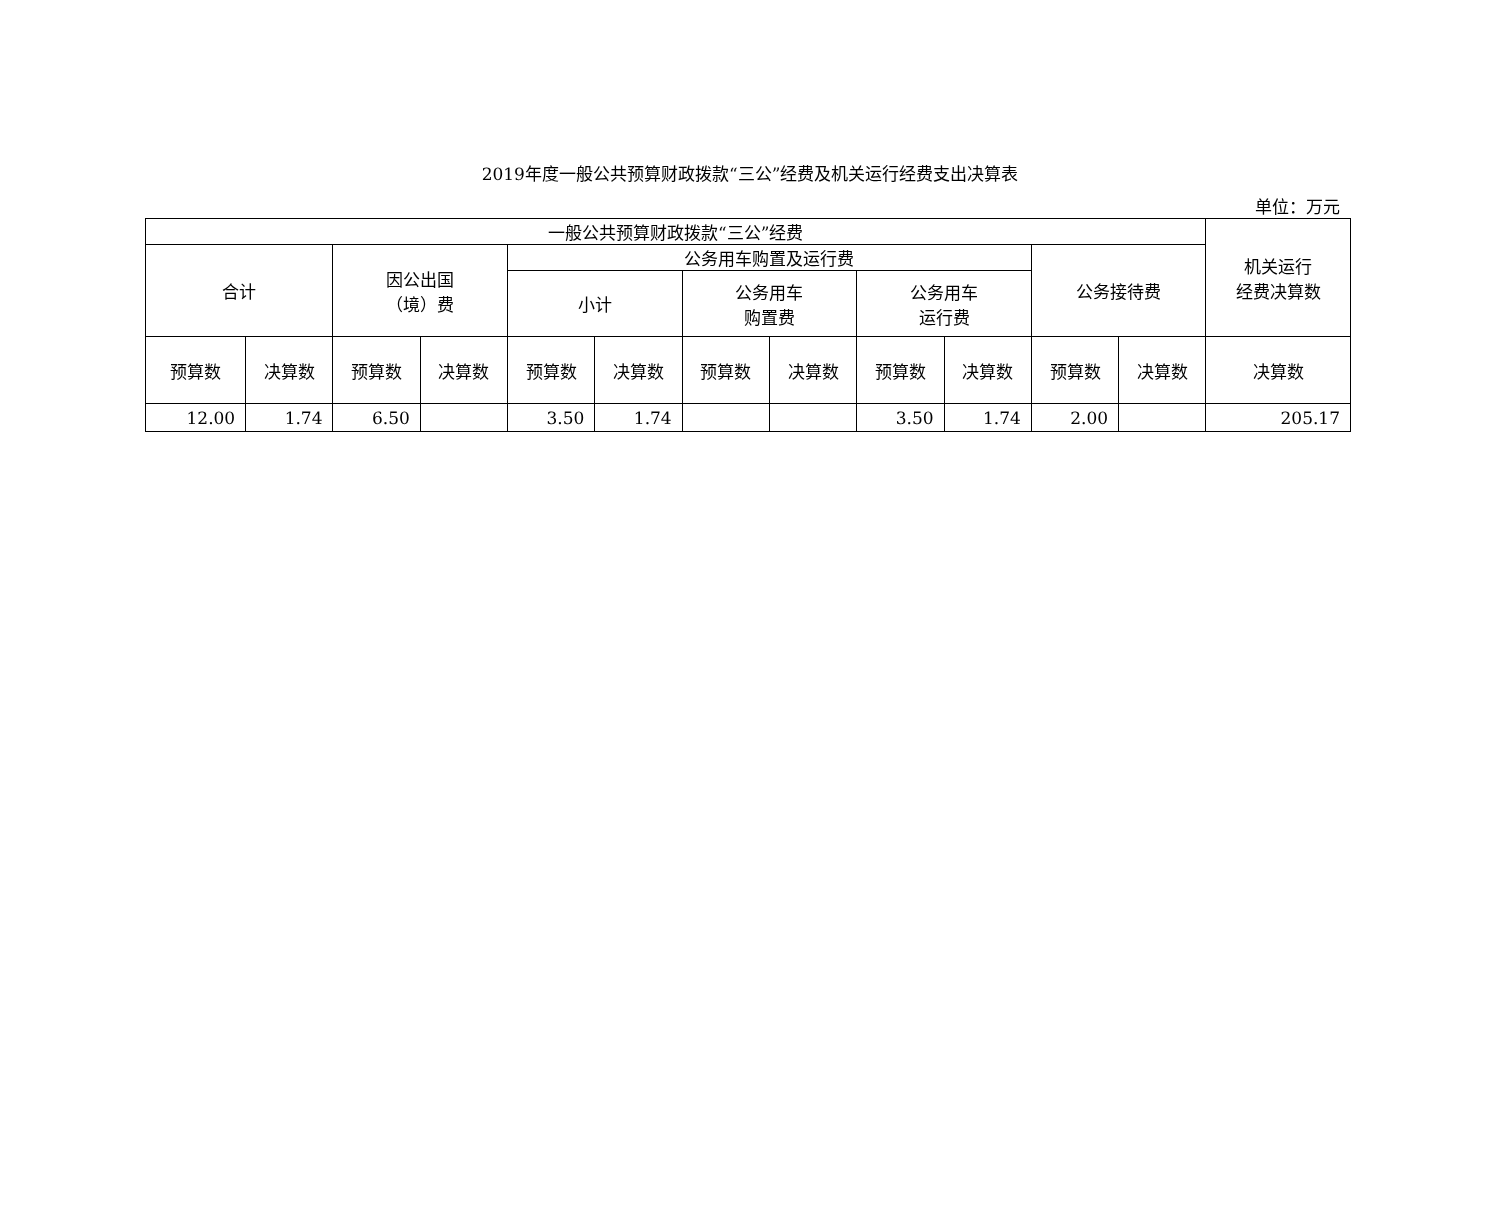2019年度一般公共预算财政拨款“三公”经费及机关运行经费支出决算表
单位：万元
| 一般公共预算财政拨款“三公”经费 | | | | | | | | | | | | 机关运行 经费决算数 |
| --- | --- | --- | --- | --- | --- | --- | --- | --- | --- | --- | --- | --- |
| 合计 | | 因公出国 （境）费 | | 公务用车购置及运行费 | | | | | | 公务接待费 | | |
| | | | | 小计 | | 公务用车 购置费 | | 公务用车 运行费 | | | | |
| 预算数 | 决算数 | 预算数 | 决算数 | 预算数 | 决算数 | 预算数 | 决算数 | 预算数 | 决算数 | 预算数 | 决算数 | 决算数 |
| 12.00 | 1.74 | 6.50 | | 3.50 | 1.74 | | | 3.50 | 1.74 | 2.00 | | 205.17 |